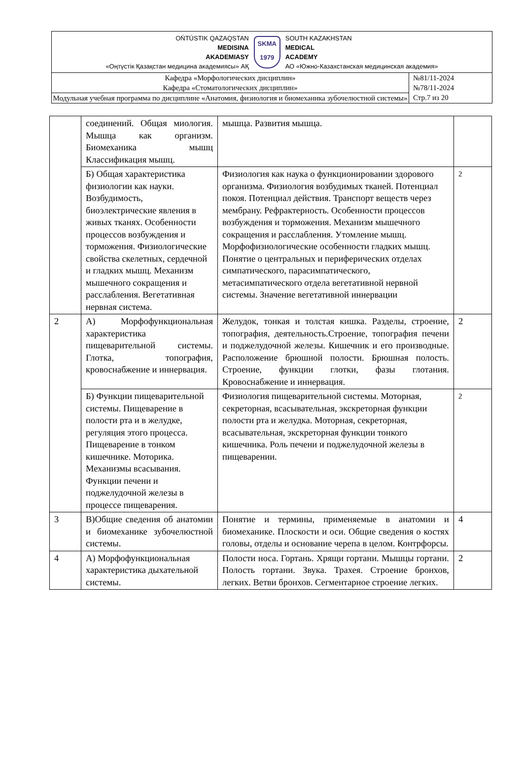OŃTÚSTIK QAZAQSTAN
MEDISINA
AKADEMIASY
«Оңтүстік Қазақстан медицина академиясы» АҚ
SKMA
1979
SOUTH KAZAKHSTAN
MEDICAL
ACADEMY
АО «Южно-Казахстанская медицинская академия»
| Кафедра «Морфологических дисциплин» Кафедра «Стоматологических дисциплин» | №81/11-2024 №78/11-2024 Стр.7 из 20 |
| Модульная учебная программа по дисциплине «Анатомия, физиология и биомеханика зубочелюстной системы» | |
| | соединений. Общая миология. Мышца как организм. Биомеханика мышц Классификация мышц. | мышца. Развития мышца. | |
| | Б) Общая характеристика физиологии как науки. Возбудимость, биоэлектрические явления в живых тканях. Особенности процессов возбуждения и торможения. Физиологические свойства скелетных, сердечной и гладких мышц. Механизм мышечного сокращения и расслабления. Вегетативная нервная система. | Физиология как наука о функционировании здорового организма. Физиология возбудимых тканей. Потенциал покоя. Потенциал действия. Транспорт веществ через мембрану. Рефрактерность. Особенности процессов возбуждения и торможения. Механизм мышечного сокращения и расслабления. Утомление мышц. Морфофизиологические особенности гладких мышц. Понятие о центральных и периферических отделах симпатического, парасимпатического, метасимпатического отдела вегетативной нервной системы. Значение вегетативной иннервации | 2 |
| 2 | А) Морфофункциональная характеристика пищеварительной системы. Глотка, топография, кровоснабжение и иннервация. | Желудок, тонкая и толстая кишка. Разделы, строение, топография, деятельность.Строение, топография печени и поджелудочной железы. Кишечник и его производные. Расположение брюшной полости. Брюшная полость. Строение, функции глотки, фазы глотания. Кровоснабжение и иннервация. | 2 |
| | Б) Функции пищеварительной системы. Пищеварение в полости рта и в желудке, регуляция этого процесса. Пищеварение в тонком кишечнике. Моторика. Механизмы всасывания. Функции печени и поджелудочной железы в процессе пищеварения. | Физиология пищеварительной системы. Моторная, секреторная, всасывательная, экскреторная функции полости рта и желудка. Моторная, секреторная, всасывательная, экскреторная функции тонкого кишечника. Роль печени и поджелудочной железы в пищеварении. | 2 |
| 3 | В)Общие сведения об анатомии и биомеханике зубочелюстной системы. | Понятие и термины, применяемые в анатомии и биомеханике. Плоскости и оси. Общие сведения о костях головы, отделы и основание черепа в целом. Контрфорсы. | 4 |
| 4 | А) Морфофункциональная характеристика дыхательной системы. | Полости носа. Гортань. Хрящи гортани. Мышцы гортани. Полость гортани. Звука. Трахея. Строение бронхов, легких. Ветви бронхов. Сегментарное строение легких. | 2 |